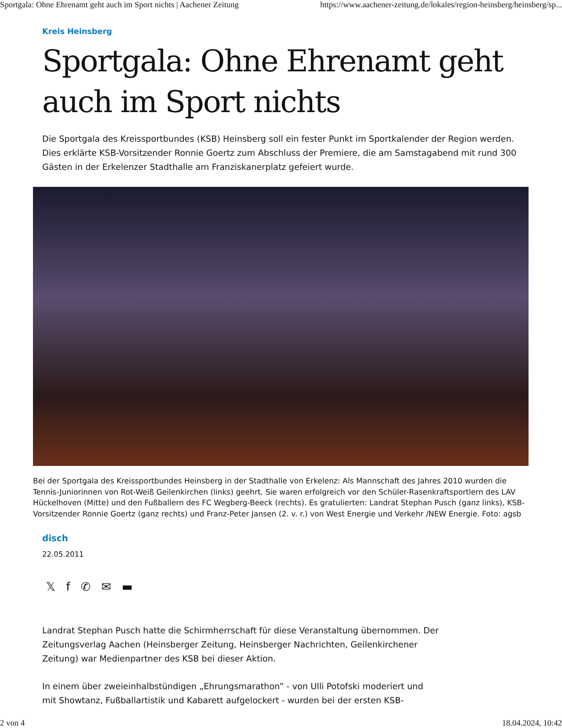Sportgala: Ohne Ehrenamt geht auch im Sport nichts | Aachener Zeitung https://www.aachener-zeitung.de/lokales/region-heinsberg/heinsberg/sp...
Kreis Heinsberg
Sportgala: Ohne Ehrenamt geht auch im Sport nichts
Die Sportgala des Kreissportbundes (KSB) Heinsberg soll ein fester Punkt im Sportkalender der Region werden. Dies erklärte KSB-Vorsitzender Ronnie Goertz zum Abschluss der Premiere, die am Samstagabend mit rund 300 Gästen in der Erkelenzer Stadthalle am Franziskanerplatz gefeiert wurde.
Bei der Sportgala des Kreissportbundes Heinsberg in der Stadthalle von Erkelenz: Als Mannschaft des Jahres 2010 wurden die Tennis-Juniorinnen von Rot-Weiß Geilenkirchen (links) geehrt. Sie waren erfolgreich vor den Schüler-Rasenkraftsportlern des LAV Hückelhoven (Mitte) und den Fußballern des FC Wegberg-Beeck (rechts). Es gratulierten: Landrat Stephan Pusch (ganz links), KSB-Vorsitzender Ronnie Goertz (ganz rechts) und Franz-Peter Jansen (2. v. r.) von West Energie und Verkehr /NEW Energie. Foto: agsb
disch
22.05.2011
𝕏f ✆ ✉ ▬
Landrat Stephan Pusch hatte die Schirmherrschaft für diese Veranstaltung übernommen. Der Zeitungsverlag Aachen (Heinsberger Zeitung, Heinsberger Nachrichten, Geilenkirchener Zeitung) war Medienpartner des KSB bei dieser Aktion.
In einem über zweieinhalbstündigen „Ehrungsmarathon” - von Ulli Potofski moderiert und mit Showtanz, Fußballartistik und Kabarett aufgelockert - wurden bei der ersten KSB-
2 von 4 18.04.2024, 10:42